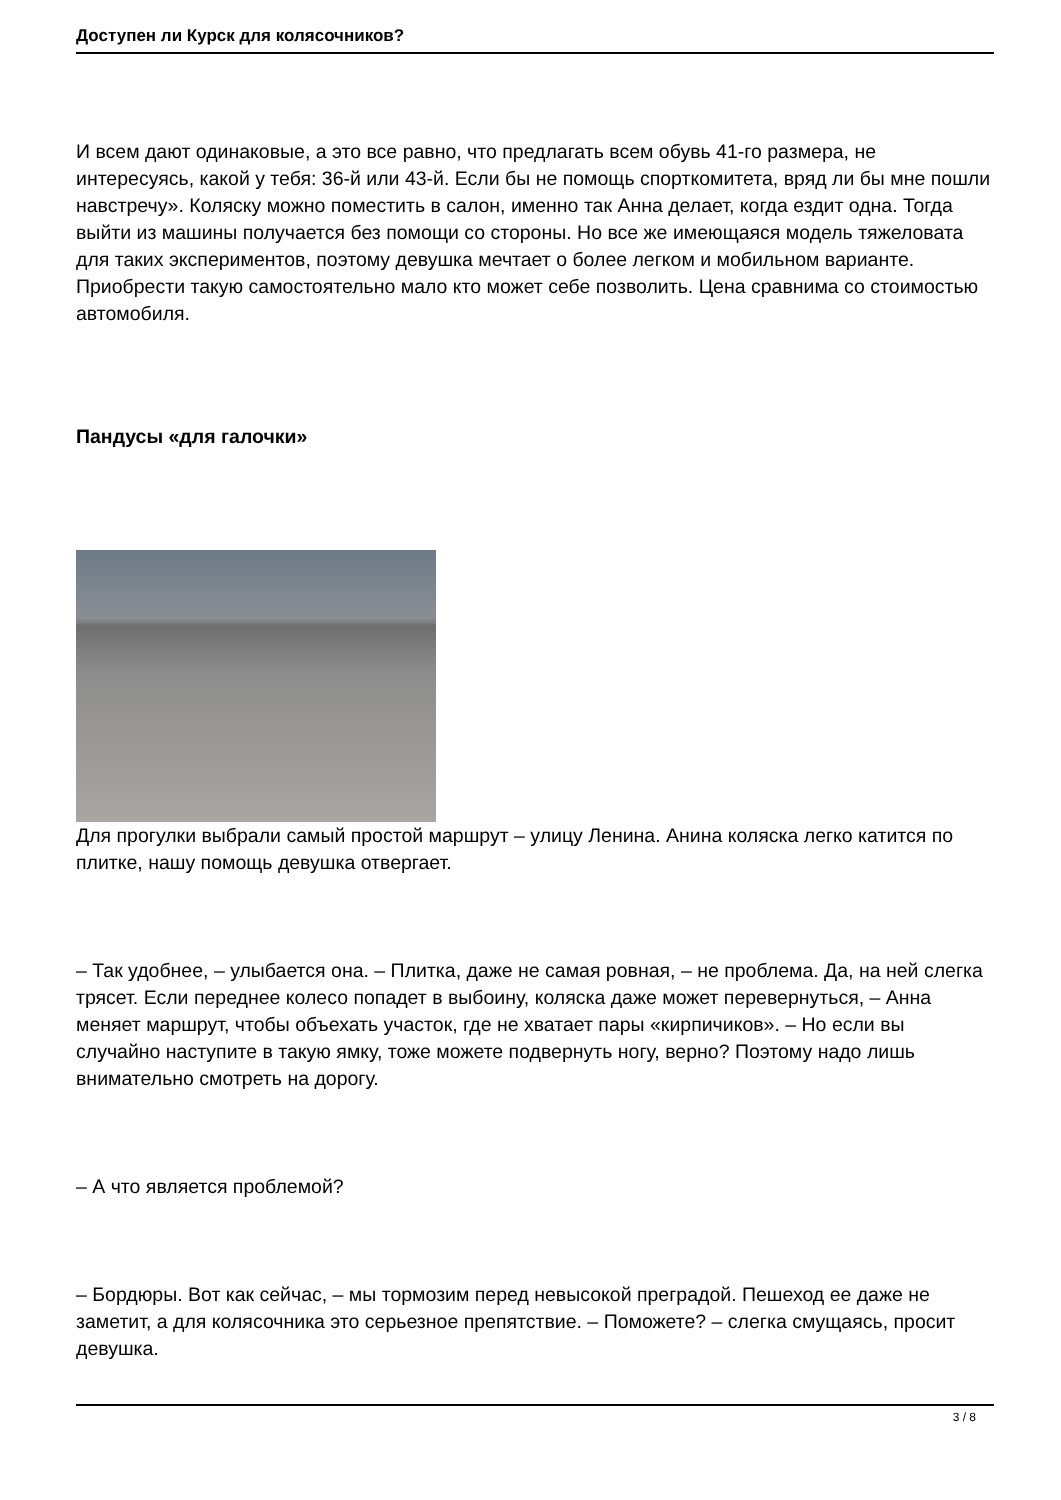Доступен ли Курск для колясочников?
И всем дают одинаковые, а это все равно, что предлагать всем обувь 41-го размера, не интересуясь, какой у тебя: 36-й или 43-й. Если бы не помощь спорткомитета, вряд ли бы мне пошли навстречу». Коляску можно поместить в салон, именно так Анна делает, когда ездит одна. Тогда выйти из машины получается без помощи со стороны. Но все же имеющаяся модель тяжеловата для таких экспериментов, поэтому девушка мечтает о более легком и мобильном варианте. Приобрести такую самостоятельно мало кто может себе позволить. Цена сравнима со стоимостью автомобиля.
Пандусы «для галочки»
Для прогулки выбрали самый простой маршрут – улицу Ленина. Анина коляска легко катится по плитке, нашу помощь девушка отвергает.
– Так удобнее, – улыбается она. – Плитка, даже не самая ровная, – не проблема. Да, на ней слегка трясет. Если переднее колесо попадет в выбоину, коляска даже может перевернуться, – Анна меняет маршрут, чтобы объехать участок, где не хватает пары «кирпичиков». – Но если вы случайно наступите в такую ямку, тоже можете подвернуть ногу, верно? Поэтому надо лишь внимательно смотреть на дорогу.
– А что является проблемой?
– Бордюры. Вот как сейчас, – мы тормозим перед невысокой преградой. Пешеход ее даже не заметит, а для колясочника это серьезное препятствие. – Поможете? – слегка смущаясь, просит девушка.
3 / 8